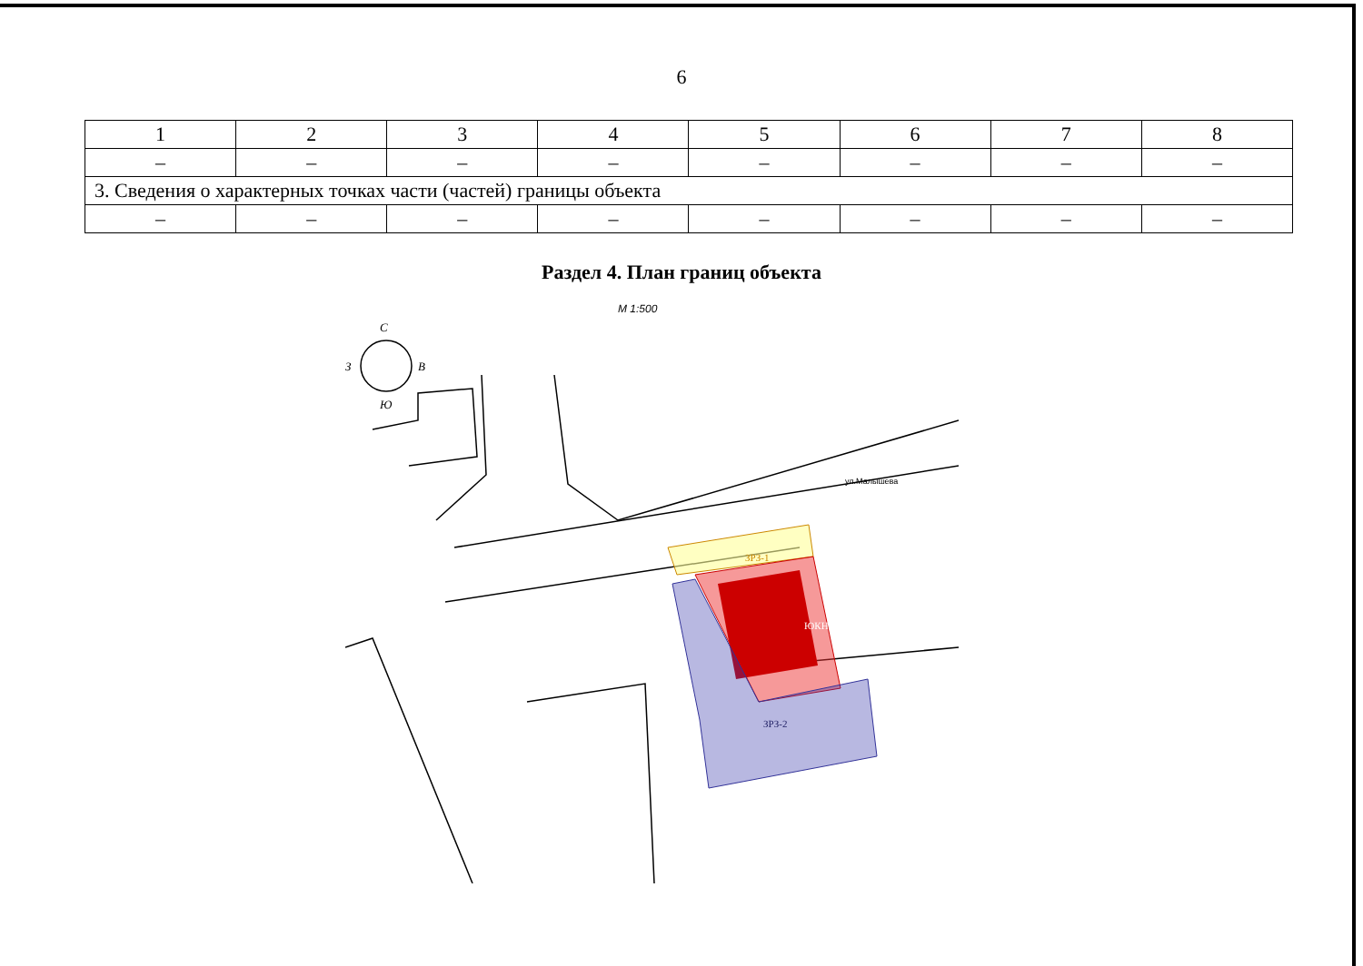6
| 1 | 2 | 3 | 4 | 5 | 6 | 7 | 8 |
| – | – | – | – | – | – | – | – |
| 3. Сведения о характерных точках части (частей) границы объекта | | | | | | | |
| – | – | – | – | – | – | – | – |
Раздел 4. План границ объекта
М 1:500
С
З
В
Ю
ул.Малышева
ЗРЗ-1
ЮКН
ЗРЗ-2